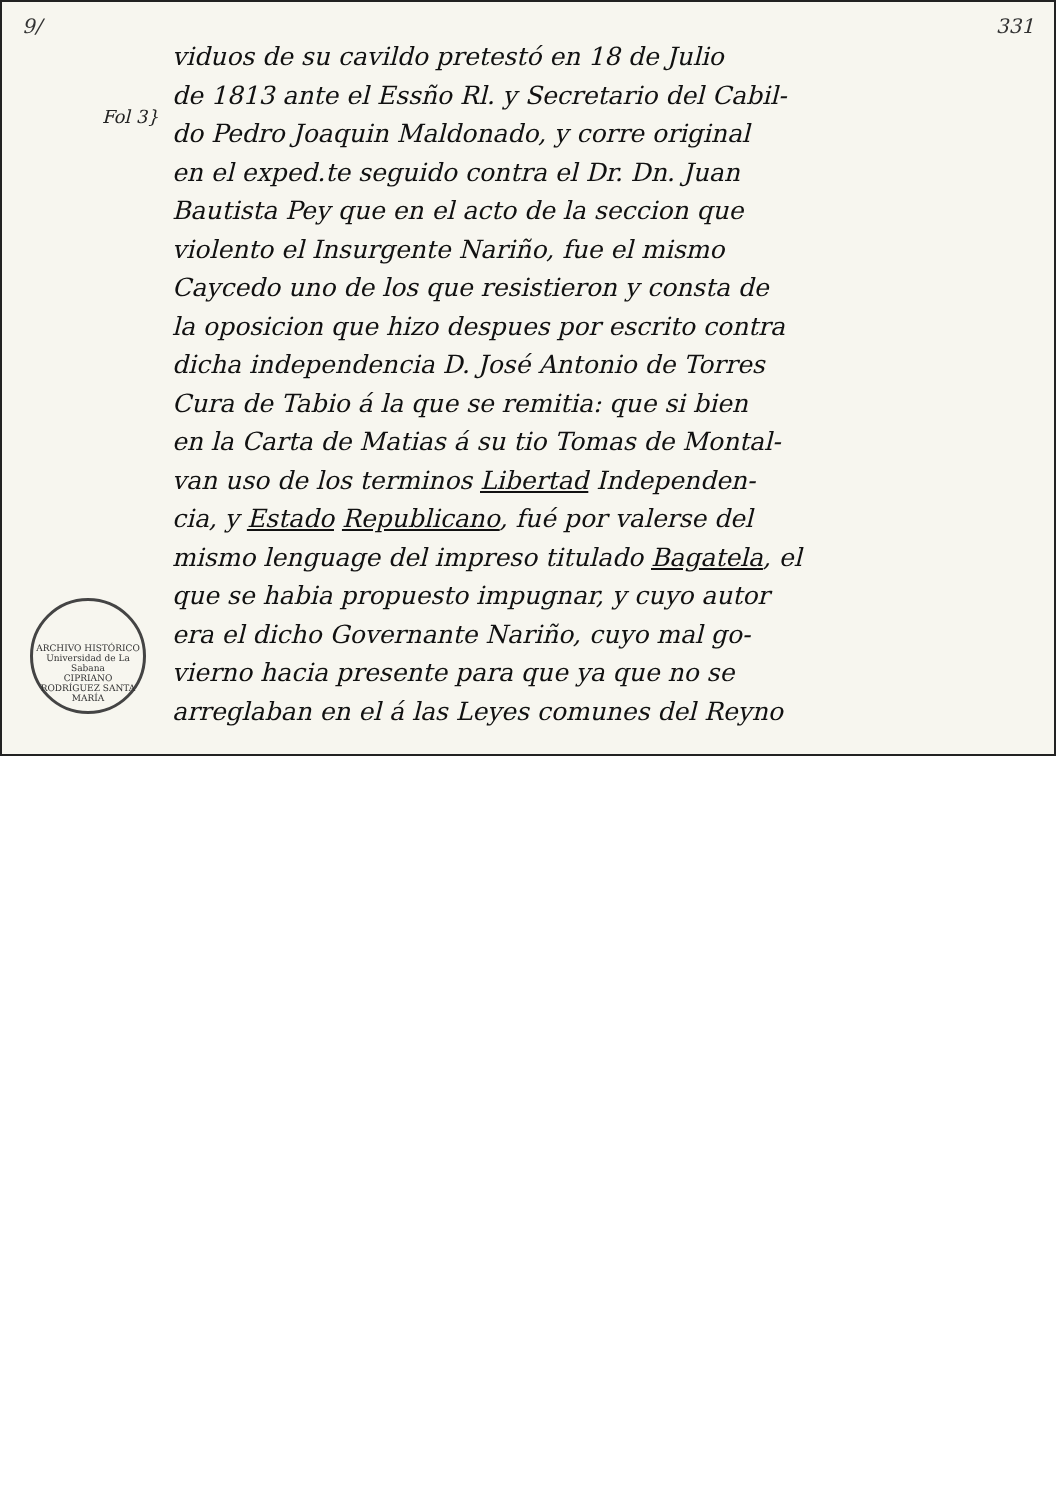9/ 331
Fol 3}
viduos de su cavildo pretestó en 18 de Julio
de 1813 ante el Essño Rl. y Secretario del Cabil-
do Pedro Joaquin Maldonado, y corre original
en el exped.te seguido contra el Dr. Dn. Juan
Bautista Pey que en el acto de la seccion que
violento el Insurgente Nariño, fue el mismo
Caycedo uno de los que resistieron y consta de
la oposicion que hizo despues por escrito contra
dicha independencia D. José Antonio de Torres
Cura de Tabio á la que se remitia: que si bien
en la Carta de Matias á su tio Tomas de Montal-
van uso de los terminos Libertad Independen-
cia, y Estado Republicano, fué por valerse del
mismo lenguage del impreso titulado Bagatela, el
que se habia propuesto impugnar, y cuyo autor
era el dicho Governante Nariño, cuyo mal go-
vierno hacia presente para que ya que no se
arreglaban en el á las Leyes comunes del Reyno
ARCHIVO HISTÓRICO
Universidad de La Sabana
CIPRIANO RODRÍGUEZ SANTA MARÍA